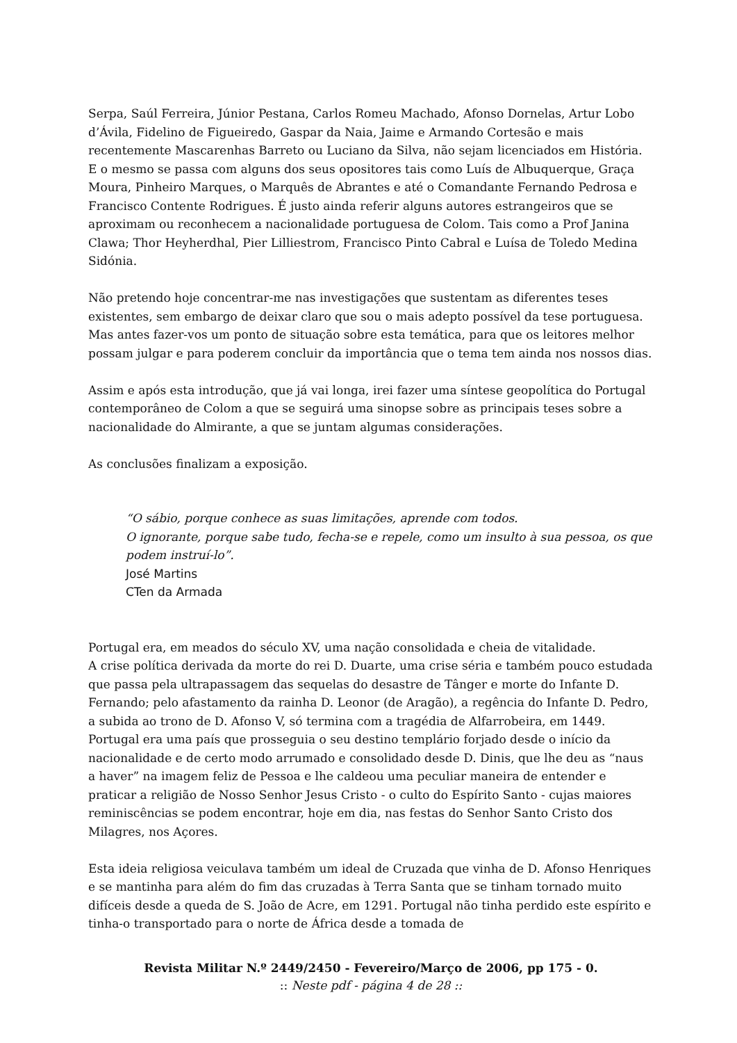Serpa, Saúl Ferreira, Júnior Pestana, Carlos Romeu Machado, Afonso Dornelas, Artur Lobo d’Ávila, Fidelino de Figueiredo, Gaspar da Naia, Jaime e Armando Cortesão e mais recentemente Mascarenhas Barreto ou Luciano da Silva, não sejam licenciados em História. E o mesmo se passa com alguns dos seus opositores tais como Luís de Albuquerque, Graça Moura, Pinheiro Marques, o Marquês de Abrantes e até o Comandante Fernando Pedrosa e Francisco Contente Rodrigues. É justo ainda referir alguns autores estrangeiros que se aproximam ou reconhecem a nacionalidade portuguesa de Colom. Tais como a Prof Janina Clawa; Thor Heyherdhal, Pier Lilliestrom, Francisco Pinto Cabral e Luísa de Toledo Medina Sidónia.
Não pretendo hoje concentrar-me nas investigações que sustentam as diferentes teses existentes, sem embargo de deixar claro que sou o mais adepto possível da tese portuguesa. Mas antes fazer-vos um ponto de situação sobre esta temática, para que os leitores melhor possam julgar e para poderem concluir da importância que o tema tem ainda nos nossos dias.
Assim e após esta introdução, que já vai longa, irei fazer uma síntese geopolítica do Portugal contemporâneo de Colom a que se seguirá uma sinopse sobre as principais teses sobre a nacionalidade do Almirante, a que se juntam algumas considerações.
As conclusões finalizam a exposição.
“O sábio, porque conhece as suas limitações, aprende com todos.
O ignorante, porque sabe tudo, fecha-se e repele, como um insulto à sua pessoa, os que podem instruí-lo”.
José Martins
CTen da Armada
Portugal era, em meados do século XV, uma nação consolidada e cheia de vitalidade.
A crise política derivada da morte do rei D. Duarte, uma crise séria e também pouco estudada que passa pela ultrapassagem das sequelas do desastre de Tânger e morte do Infante D. Fernando; pelo afastamento da rainha D. Leonor (de Aragão), a regência do Infante D. Pedro, a subida ao trono de D. Afonso V, só termina com a tragédia de Alfarrobeira, em 1449. Portugal era uma país que prosseguia o seu destino templário forjado desde o início da nacionalidade e de certo modo arrumado e consolidado desde D. Dinis, que lhe deu as “naus a haver” na imagem feliz de Pessoa e lhe caldeou uma peculiar maneira de entender e praticar a religião de Nosso Senhor Jesus Cristo - o culto do Espírito Santo - cujas maiores reminiscências se podem encontrar, hoje em dia, nas festas do Senhor Santo Cristo dos Milagres, nos Açores.
Esta ideia religiosa veiculava também um ideal de Cruzada que vinha de D. Afonso Henriques e se mantinha para além do fim das cruzadas à Terra Santa que se tinham tornado muito difíceis desde a queda de S. João de Acre, em 1291. Portugal não tinha perdido este espírito e tinha-o transportado para o norte de África desde a tomada de
Revista Militar N.º 2449/2450 - Fevereiro/Março de 2006, pp 175 - 0.
:: Neste pdf - página 4 de 28 ::